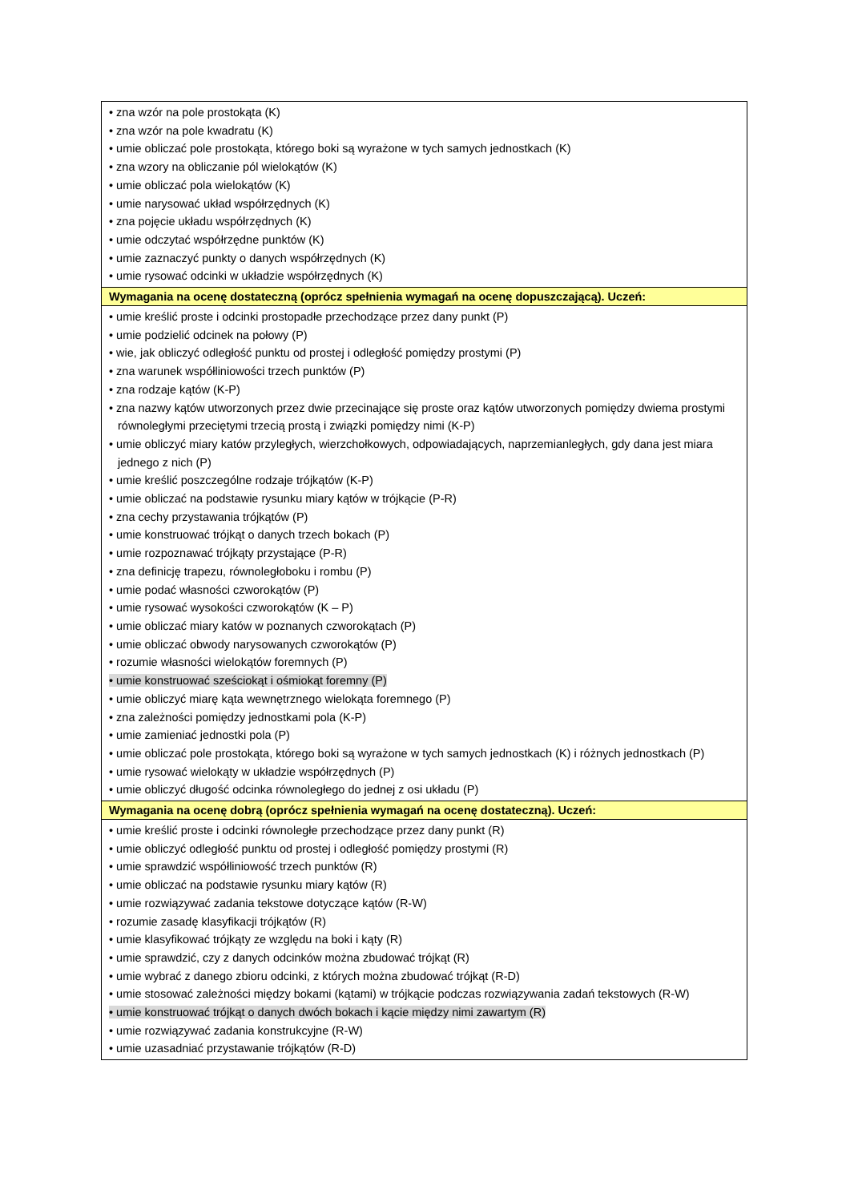| • zna wzór na pole prostokąta (K) • zna wzór na pole kwadratu (K) • umie obliczać pole prostokąta, którego boki są wyrażone w tych samych jednostkach (K) • zna wzory na obliczanie pól wielokątów (K) • umie obliczać pola wielokątów (K) • umie narysować układ współrzędnych (K) • zna pojęcie układu współrzędnych (K) • umie odczytać współrzędne punktów (K) • umie zaznaczyć punkty o danych współrzędnych (K) • umie rysować odcinki w układzie współrzędnych (K) |
| Wymagania na ocenę dostateczną (oprócz spełnienia wymagań na ocenę dopuszczającą). Uczeń: |
| • umie kreślić proste i odcinki prostopadłe przechodzące przez dany punkt (P) • umie podzielić odcinek na połowy (P) • wie, jak obliczyć odległość punktu od prostej i odległość pomiędzy prostymi (P) • zna warunek współliniowości trzech punktów (P) • zna rodzaje kątów (K-P) • zna nazwy kątów utworzonych przez dwie przecinające się proste oraz kątów utworzonych pomiędzy dwiema prostymi równoległymi przeciętymi trzecią prostą i związki pomiędzy nimi (K-P) • umie obliczyć miary katów przyległych, wierzchołkowych, odpowiadających, naprzemianległych, gdy dana jest miara jednego z nich (P) • umie kreślić poszczególne rodzaje trójkątów (K-P) • umie obliczać na podstawie rysunku miary kątów w trójkącie (P-R) • zna cechy przystawania trójkątów (P) • umie konstruować trójkąt o danych trzech bokach (P) • umie rozpoznawać trójkąty przystające (P-R) • zna definicję trapezu, równoległoboku i rombu (P) • umie podać własności czworokątów (P) • umie rysować wysokości czworokątów (K – P) • umie obliczać miary katów w poznanych czworokątach (P) • umie obliczać obwody narysowanych czworokątów (P) • rozumie własności wielokątów foremnych (P) • umie konstruować sześciokąt i ośmiokąt foremny (P) • umie obliczyć miarę kąta wewnętrznego wielokąta foremnego (P) • zna zależności pomiędzy jednostkami pola (K-P) • umie zamieniać jednostki pola (P) • umie obliczać pole prostokąta, którego boki są wyrażone w tych samych jednostkach (K) i różnych jednostkach (P) • umie rysować wielokąty w układzie współrzędnych (P) • umie obliczyć długość odcinka równoległego do jednej z osi układu (P) |
| Wymagania na ocenę dobrą (oprócz spełnienia wymagań na ocenę dostateczną). Uczeń: |
| • umie kreślić proste i odcinki równoległe przechodzące przez dany punkt (R) • umie obliczyć odległość punktu od prostej i odległość pomiędzy prostymi (R) • umie sprawdzić współliniowość trzech punktów (R) • umie obliczać na podstawie rysunku miary kątów (R) • umie rozwiązywać zadania tekstowe dotyczące kątów (R-W) • rozumie zasadę klasyfikacji trójkątów (R) • umie klasyfikować trójkąty ze względu na boki i kąty (R) • umie sprawdzić, czy z danych odcinków można zbudować trójkąt (R) • umie wybrać z danego zbioru odcinki, z których można zbudować trójkąt (R-D) • umie stosować zależności między bokami (kątami) w trójkącie podczas rozwiązywania zadań tekstowych (R-W) • umie konstruować trójkąt o danych dwóch bokach i kącie między nimi zawartym (R) • umie rozwiązywać zadania konstrukcyjne (R-W) • umie uzasadniać przystawanie trójkątów (R-D) |